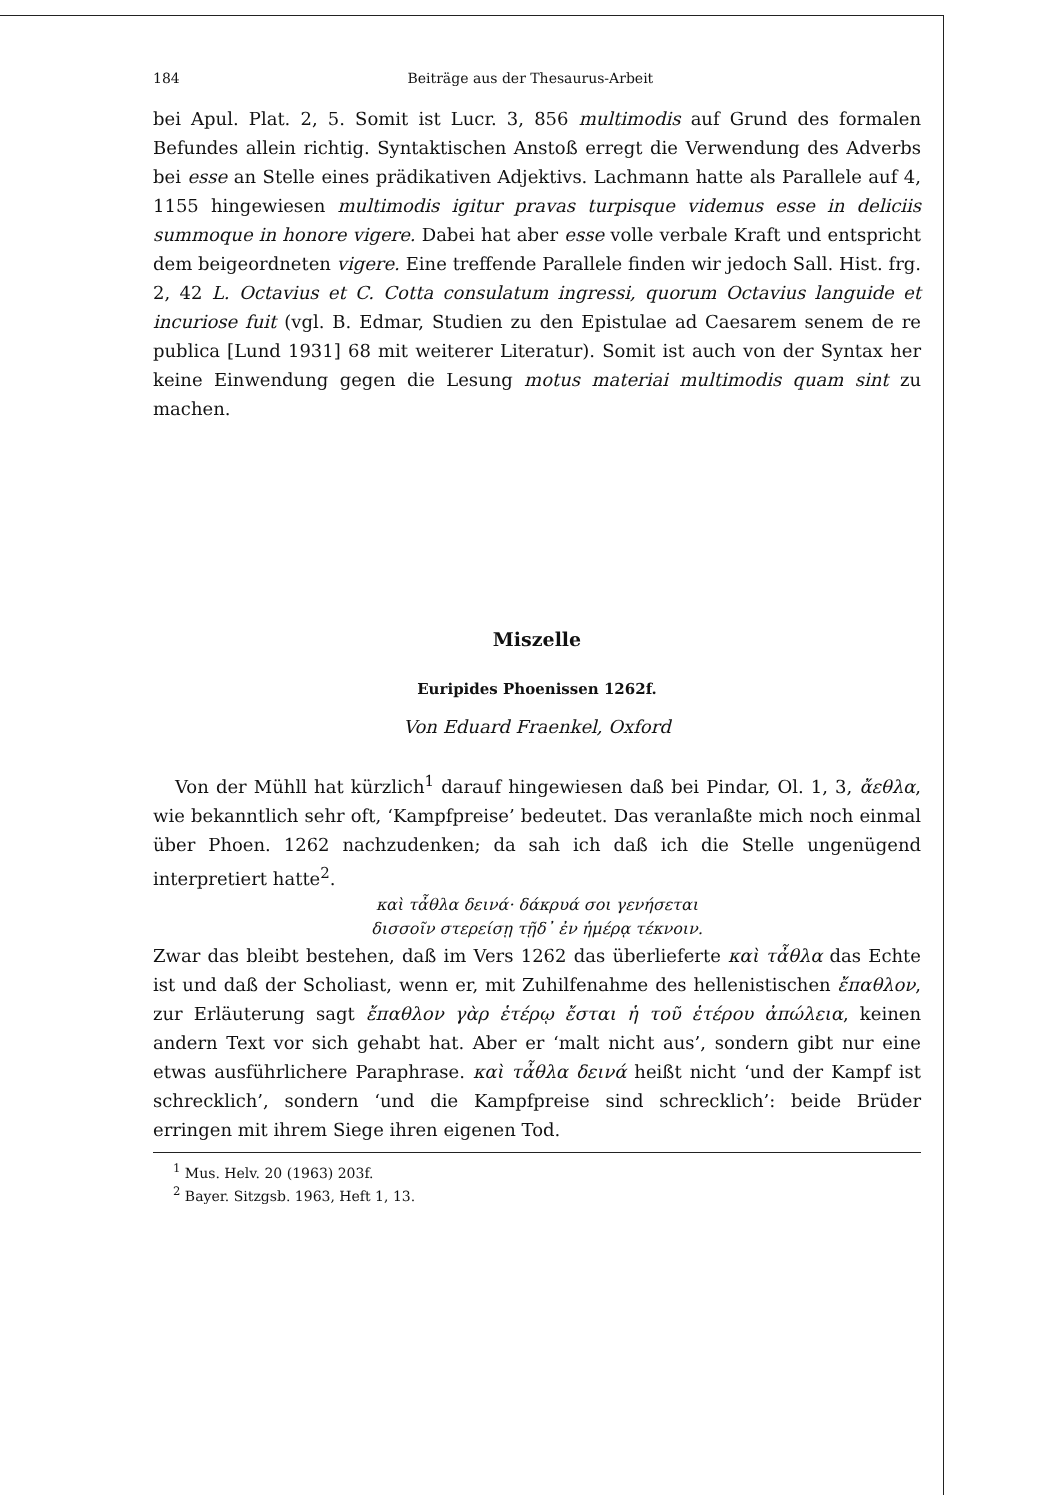184 Beiträge aus der Thesaurus-Arbeit
bei Apul. Plat. 2, 5. Somit ist Lucr. 3, 856 multimodis auf Grund des formalen Befundes allein richtig. Syntaktischen Anstoß erregt die Verwendung des Adverbs bei esse an Stelle eines prädikativen Adjektivs. Lachmann hatte als Parallele auf 4, 1155 hingewiesen multimodis igitur pravas turpisque videmus esse in deliciis summoque in honore vigere. Dabei hat aber esse volle verbale Kraft und entspricht dem beigeordneten vigere. Eine treffende Parallele finden wir jedoch Sall. Hist. frg. 2, 42 L. Octavius et C. Cotta consulatum ingressi, quorum Octavius languide et incuriose fuit (vgl. B. Edmar, Studien zu den Epistulae ad Caesarem senem de re publica [Lund 1931] 68 mit weiterer Literatur). Somit ist auch von der Syntax her keine Einwendung gegen die Lesung motus materiai multimodis quam sint zu machen.
Miszelle
Euripides Phoenissen 1262f.
Von Eduard Fraenkel, Oxford
Von der Mühll hat kürzlich<sup>1</sup> darauf hingewiesen daß bei Pindar, Ol. 1, 3, ἄεθλα, wie bekanntlich sehr oft, ‘Kampfpreise’ bedeutet. Das veranlaßte mich noch einmal über Phoen. 1262 nachzudenken; da sah ich daß ich die Stelle ungenügend interpretiert hatte<sup>2</sup>.
καὶ τἆθλα δεινά· δάκρυά σοι γενήσεται
δισσοῖν στερείσῃ τῇδ᾽ ἐν ἡμέρᾳ τέκνοιν.
Zwar das bleibt bestehen, daß im Vers 1262 das überlieferte καὶ τἆθλα das Echte ist und daß der Scholiast, wenn er, mit Zuhilfenahme des hellenistischen ἔπαθλον, zur Erläuterung sagt ἔπαθλον γὰρ ἑτέρῳ ἔσται ἡ τοῦ ἑτέρου ἀπώλεια, keinen andern Text vor sich gehabt hat. Aber er ‘malt nicht aus’, sondern gibt nur eine etwas ausführlichere Paraphrase. καὶ τἆθλα δεινά heißt nicht ‘und der Kampf ist schrecklich’, sondern ‘und die Kampfpreise sind schrecklich’: beide Brüder erringen mit ihrem Siege ihren eigenen Tod.
<sup>1</sup> Mus. Helv. 20 (1963) 203f.
<sup>2</sup> Bayer. Sitzgsb. 1963, Heft 1, 13.